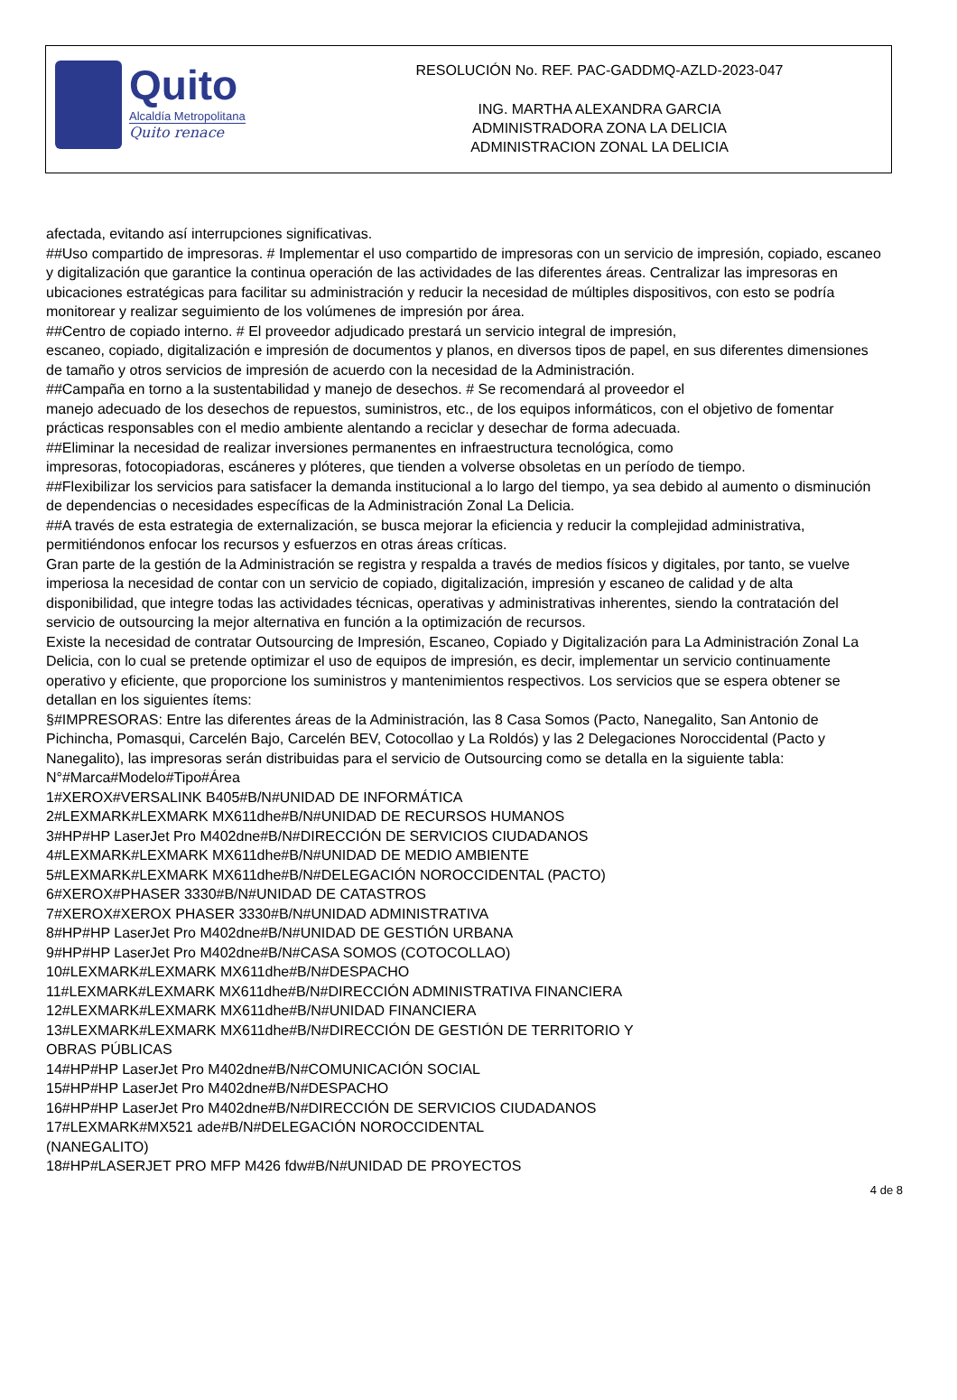Quito
Alcaldía Metropolitana
Quito renace
RESOLUCIÓN No. REF. PAC-GADDMQ-AZLD-2023-047
ING. MARTHA ALEXANDRA GARCIA
ADMINISTRADORA ZONA LA DELICIA
ADMINISTRACION ZONAL LA DELICIA
afectada, evitando así interrupciones significativas.
##Uso compartido de impresoras. # Implementar el uso compartido de impresoras con un servicio de impresión, copiado, escaneo y digitalización que garantice la continua operación de las actividades de las diferentes áreas. Centralizar las impresoras en ubicaciones estratégicas para facilitar su administración y reducir la necesidad de múltiples dispositivos, con esto se podría monitorear y realizar seguimiento de los volúmenes de impresión por área.
##Centro de copiado interno. # El proveedor adjudicado prestará un servicio integral de impresión,
escaneo, copiado, digitalización e impresión de documentos y planos, en diversos tipos de papel, en sus diferentes dimensiones de tamaño y otros servicios de impresión de acuerdo con la necesidad de la Administración.
##Campaña en torno a la sustentabilidad y manejo de desechos. # Se recomendará al proveedor el
manejo adecuado de los desechos de repuestos, suministros, etc., de los equipos informáticos, con el objetivo de fomentar prácticas responsables con el medio ambiente alentando a reciclar y desechar de forma adecuada.
##Eliminar la necesidad de realizar inversiones permanentes en infraestructura tecnológica, como
impresoras, fotocopiadoras, escáneres y plóteres, que tienden a volverse obsoletas en un período de tiempo.
##Flexibilizar los servicios para satisfacer la demanda institucional a lo largo del tiempo, ya sea debido al aumento o disminución de dependencias o necesidades específicas de la Administración Zonal La Delicia.
##A través de esta estrategia de externalización, se busca mejorar la eficiencia y reducir la complejidad administrativa, permitiéndonos enfocar los recursos y esfuerzos en otras áreas críticas.
Gran parte de la gestión de la Administración se registra y respalda a través de medios físicos y digitales, por tanto, se vuelve imperiosa la necesidad de contar con un servicio de copiado, digitalización, impresión y escaneo de calidad y de alta disponibilidad, que integre todas las actividades técnicas, operativas y administrativas inherentes, siendo la contratación del servicio de outsourcing la mejor alternativa en función a la optimización de recursos.
Existe la necesidad de contratar Outsourcing de Impresión, Escaneo, Copiado y Digitalización para La Administración Zonal La Delicia, con lo cual se pretende optimizar el uso de equipos de impresión, es decir, implementar un servicio continuamente operativo y eficiente, que proporcione los suministros y mantenimientos respectivos. Los servicios que se espera obtener se detallan en los siguientes ítems:
§#IMPRESORAS: Entre las diferentes áreas de la Administración, las 8 Casa Somos (Pacto, Nanegalito, San Antonio de Pichincha, Pomasqui, Carcelén Bajo, Carcelén BEV, Cotocollao y La Roldós) y las 2 Delegaciones Noroccidental (Pacto y Nanegalito), las impresoras serán distribuidas para el servicio de Outsourcing como se detalla en la siguiente tabla:
N°#Marca#Modelo#Tipo#Área
1#XEROX#VERSALINK B405#B/N#UNIDAD DE INFORMÁTICA
2#LEXMARK#LEXMARK MX611dhe#B/N#UNIDAD DE RECURSOS HUMANOS
3#HP#HP LaserJet Pro M402dne#B/N#DIRECCIÓN DE SERVICIOS CIUDADANOS
4#LEXMARK#LEXMARK MX611dhe#B/N#UNIDAD DE MEDIO AMBIENTE
5#LEXMARK#LEXMARK MX611dhe#B/N#DELEGACIÓN NOROCCIDENTAL (PACTO)
6#XEROX#PHASER 3330#B/N#UNIDAD DE CATASTROS
7#XEROX#XEROX PHASER 3330#B/N#UNIDAD ADMINISTRATIVA
8#HP#HP LaserJet Pro M402dne#B/N#UNIDAD DE GESTIÓN URBANA
9#HP#HP LaserJet Pro M402dne#B/N#CASA SOMOS (COTOCOLLAO)
10#LEXMARK#LEXMARK MX611dhe#B/N#DESPACHO
11#LEXMARK#LEXMARK MX611dhe#B/N#DIRECCIÓN ADMINISTRATIVA FINANCIERA
12#LEXMARK#LEXMARK MX611dhe#B/N#UNIDAD FINANCIERA
13#LEXMARK#LEXMARK MX611dhe#B/N#DIRECCIÓN DE GESTIÓN DE TERRITORIO Y
OBRAS PÚBLICAS
14#HP#HP LaserJet Pro M402dne#B/N#COMUNICACIÓN SOCIAL
15#HP#HP LaserJet Pro M402dne#B/N#DESPACHO
16#HP#HP LaserJet Pro M402dne#B/N#DIRECCIÓN DE SERVICIOS CIUDADANOS
17#LEXMARK#MX521 ade#B/N#DELEGACIÓN NOROCCIDENTAL
(NANEGALITO)
18#HP#LASERJET PRO MFP M426 fdw#B/N#UNIDAD DE PROYECTOS
4 de 8